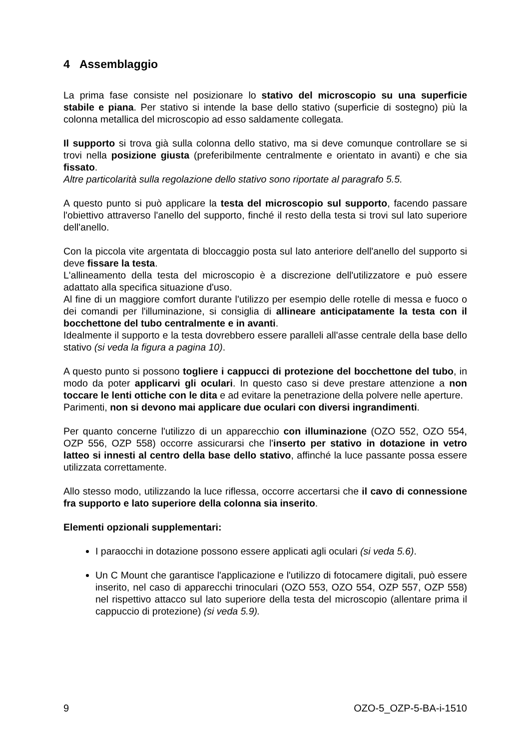4 Assemblaggio
La prima fase consiste nel posizionare lo stativo del microscopio su una superficie stabile e piana. Per stativo si intende la base dello stativo (superficie di sostegno) più la colonna metallica del microscopio ad esso saldamente collegata.
Il supporto si trova già sulla colonna dello stativo, ma si deve comunque controllare se si trovi nella posizione giusta (preferibilmente centralmente e orientato in avanti) e che sia fissato.
Altre particolarità sulla regolazione dello stativo sono riportate al paragrafo 5.5.
A questo punto si può applicare la testa del microscopio sul supporto, facendo passare l'obiettivo attraverso l'anello del supporto, finché il resto della testa si trovi sul lato superiore dell'anello.
Con la piccola vite argentata di bloccaggio posta sul lato anteriore dell'anello del supporto si deve fissare la testa.
L'allineamento della testa del microscopio è a discrezione dell'utilizzatore e può essere adattato alla specifica situazione d'uso.
Al fine di un maggiore comfort durante l'utilizzo per esempio delle rotelle di messa e fuoco o dei comandi per l'illuminazione, si consiglia di allineare anticipatamente la testa con il bocchettone del tubo centralmente e in avanti.
Idealmente il supporto e la testa dovrebbero essere paralleli all'asse centrale della base dello stativo (si veda la figura a pagina 10).
A questo punto si possono togliere i cappucci di protezione del bocchettone del tubo, in modo da poter applicarvi gli oculari. In questo caso si deve prestare attenzione a non toccare le lenti ottiche con le dita e ad evitare la penetrazione della polvere nelle aperture.
Parimenti, non si devono mai applicare due oculari con diversi ingrandimenti.
Per quanto concerne l'utilizzo di un apparecchio con illuminazione (OZO 552, OZO 554, OZP 556, OZP 558) occorre assicurarsi che l'inserto per stativo in dotazione in vetro latteo si innesti al centro della base dello stativo, affinché la luce passante possa essere utilizzata correttamente.
Allo stesso modo, utilizzando la luce riflessa, occorre accertarsi che il cavo di connessione fra supporto e lato superiore della colonna sia inserito.
Elementi opzionali supplementari:
I paraocchi in dotazione possono essere applicati agli oculari (si veda 5.6).
Un C Mount che garantisce l'applicazione e l'utilizzo di fotocamere digitali, può essere inserito, nel caso di apparecchi trinoculari (OZO 553, OZO 554, OZP 557, OZP 558) nel rispettivo attacco sul lato superiore della testa del microscopio (allentare prima il cappuccio di protezione) (si veda 5.9).
9 OZO-5_OZP-5-BA-i-1510